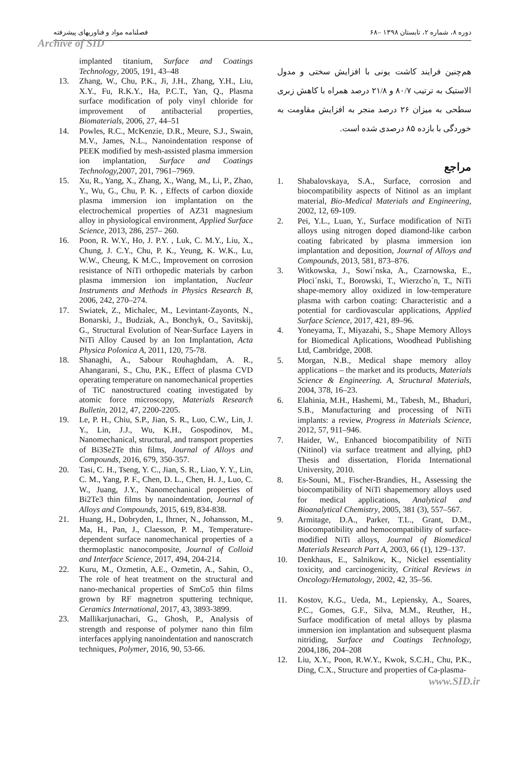فصلنامه مواد و فناوریهای پیشرفته ۶۸– دوره ۸، شماره ۲، تابستان ۱۳۹۸
Archive of SID
هم‌چنین فرایند کاشت یونی با افزایش سختی و مدول الاستیک به ترتیب ۸۰/۷ و ۲۱/۸ درصد همراه با کاهش زبری سطحی به میزان ۲۶ درصد منجر به افزایش مقاومت به خوردگی با بازده ۸۵ درصدی شده است.
مراجع
1. Shabalovskaya, S.A., Surface, corrosion and biocompatibility aspects of Nitinol as an implant material, Bio-Medical Materials and Engineering, 2002, 12, 69-109.
2. Pei, Y.L., Luan, Y., Surface modification of NiTi alloys using nitrogen doped diamond-like carbon coating fabricated by plasma immersion ion implantation and deposition, Journal of Alloys and Compounds, 2013, 581, 873–876.
3. Witkowska, J., Sowi´nska, A., Czarnowska, E., Płoci´nski, T., Borowski, T., Wierzcho´n, T., NiTi shape-memory alloy oxidized in low-temperature plasma with carbon coating: Characteristic and a potential for cardiovascular applications, Applied Surface Science, 2017, 421, 89–96.
4. Yoneyama, T., Miyazahi, S., Shape Memory Alloys for Biomedical Aplications, Woodhead Publishing Ltd, Cambridge, 2008.
5. Morgan, N.B., Medical shape memory alloy applications – the market and its products, Materials Science & Engineering. A, Structural Materials, 2004, 378, 16–23.
6. Elahinia, M.H., Hashemi, M., Tabesh, M., Bhaduri, S.B., Manufacturing and processing of NiTi implants: a review, Progress in Materials Science, 2012, 57, 911–946.
7. Haider, W., Enhanced biocompatibility of NiTi (Nitinol) via surface treatment and allying, phD Thesis and dissertation, Florida International University, 2010.
8. Es-Souni, M., Fischer-Brandies, H., Assessing the biocompatibility of NiTi shapememory alloys used for medical applications, Analytical and Bioanalytical Chemistry, 2005, 381 (3), 557–567.
9. Armitage, D.A., Parker, T.L., Grant, D.M., Biocompatibility and hemocompatibility of surface-modified NiTi alloys, Journal of Biomedical Materials Research Part A, 2003, 66 (1), 129–137.
10. Denkhaus, E., Salnikow, K., Nickel essentiality toxicity, and carcinogenicity, Critical Reviews in Oncology/Hematology, 2002, 42, 35–56.
11. Kostov, K.G., Ueda, M., Lepiensky, A., Soares, P.C., Gomes, G.F., Silva, M.M., Reuther, H., Surface modification of metal alloys by plasma immersion ion implantation and subsequent plasma nitriding, Surface and Coatings Technology, 2004,186, 204–208
12. Liu, X.Y., Poon, R.W.Y., Kwok, S.C.H., Chu, P.K., Ding, C.X., Structure and properties of Ca-plasma-
implanted titanium, Surface and Coatings Technology, 2005, 191, 43–48
13. Zhang, W., Chu, P.K., Ji, J.H., Zhang, Y.H., Liu, X.Y., Fu, R.K.Y., Ha, P.C.T., Yan, Q., Plasma surface modification of poly vinyl chloride for improvement of antibacterial properties, Biomaterials, 2006, 27, 44–51
14. Powles, R.C., McKenzie, D.R., Meure, S.J., Swain, M.V., James, N.L., Nanoindentation response of PEEK modified by mesh-assisted plasma immersion ion implantation, Surface and Coatings Technology, 2007, 201, 7961–7969.
15. Xu, R., Yang, X., Zhang, X., Wang, M., Li, P., Zhao, Y., Wu, G., Chu, P. K. , Effects of carbon dioxide plasma immersion ion implantation on the electrochemical properties of AZ31 magnesium alloy in physiological environment, Applied Surface Science, 2013, 286, 257– 260.
16. Poon, R. W.Y., Ho, J. P.Y. , Luk, C. M.Y., Liu, X., Chung, J. C.Y., Chu, P. K., Yeung, K. W.K., Lu, W.W., Cheung, K M.C., Improvement on corrosion resistance of NiTi orthopedic materials by carbon plasma immersion ion implantation, Nuclear Instruments and Methods in Physics Research B, 2006, 242, 270–274.
17. Swiatek, Z., Michalec, M., Levintant-Zayonts, N., Bonarski, J., Budziak, A., Bonchyk, O., Savitskij, G., Structural Evolution of Near-Surface Layers in NiTi Alloy Caused by an Ion Implantation, Acta Physica Polonica A, 2011, 120, 75-78.
18. Shanaghi, A., Sabour Rouhaghdam, A. R., Ahangarani, S., Chu, P.K., Effect of plasma CVD operating temperature on nanomechanical properties of TiC nanostructured coating investigated by atomic force microscopy, Materials Research Bulletin, 2012, 47, 2200-2205.
19. Le, P. H., Chiu, S.P., Jian, S. R., Luo, C.W., Lin, J. Y., Lin, J.J., Wu, K.H., Gospodinov, M., Nanomechanical, structural, and transport properties of Bi3Se2Te thin films, Journal of Alloys and Compounds, 2016, 679, 350-357.
20. Tasi, C. H., Tseng, Y. C., Jian, S. R., Liao, Y. Y., Lin, C. M., Yang, P. F., Chen, D. L., Chen, H. J., Luo, C. W., Juang, J.Y., Nanomechanical properties of Bi2Te3 thin films by nanoindentation, Journal of Alloys and Compounds, 2015, 619, 834-838.
21. Huang, H., Dobryden, I., Ihrner, N., Johansson, M., Ma, H., Pan, J., Claesson, P. M., Temperature-dependent surface nanomechanical properties of a thermoplastic nanocomposite, Journal of Colloid and Interface Science, 2017, 494, 204-214.
22. Kuru, M., Ozmetin, A.E., Ozmetin, A., Sahin, O., The role of heat treatment on the structural and nano-mechanical properties of SmCo5 thin films grown by RF magnetron sputtering technique, Ceramics International, 2017, 43, 3893-3899.
23. Mallikarjunachari, G., Ghosh, P., Analysis of strength and response of polymer nano thin film interfaces applying nanoindentation and nanoscratch techniques, Polymer, 2016, 90, 53-66.
www.SID.ir